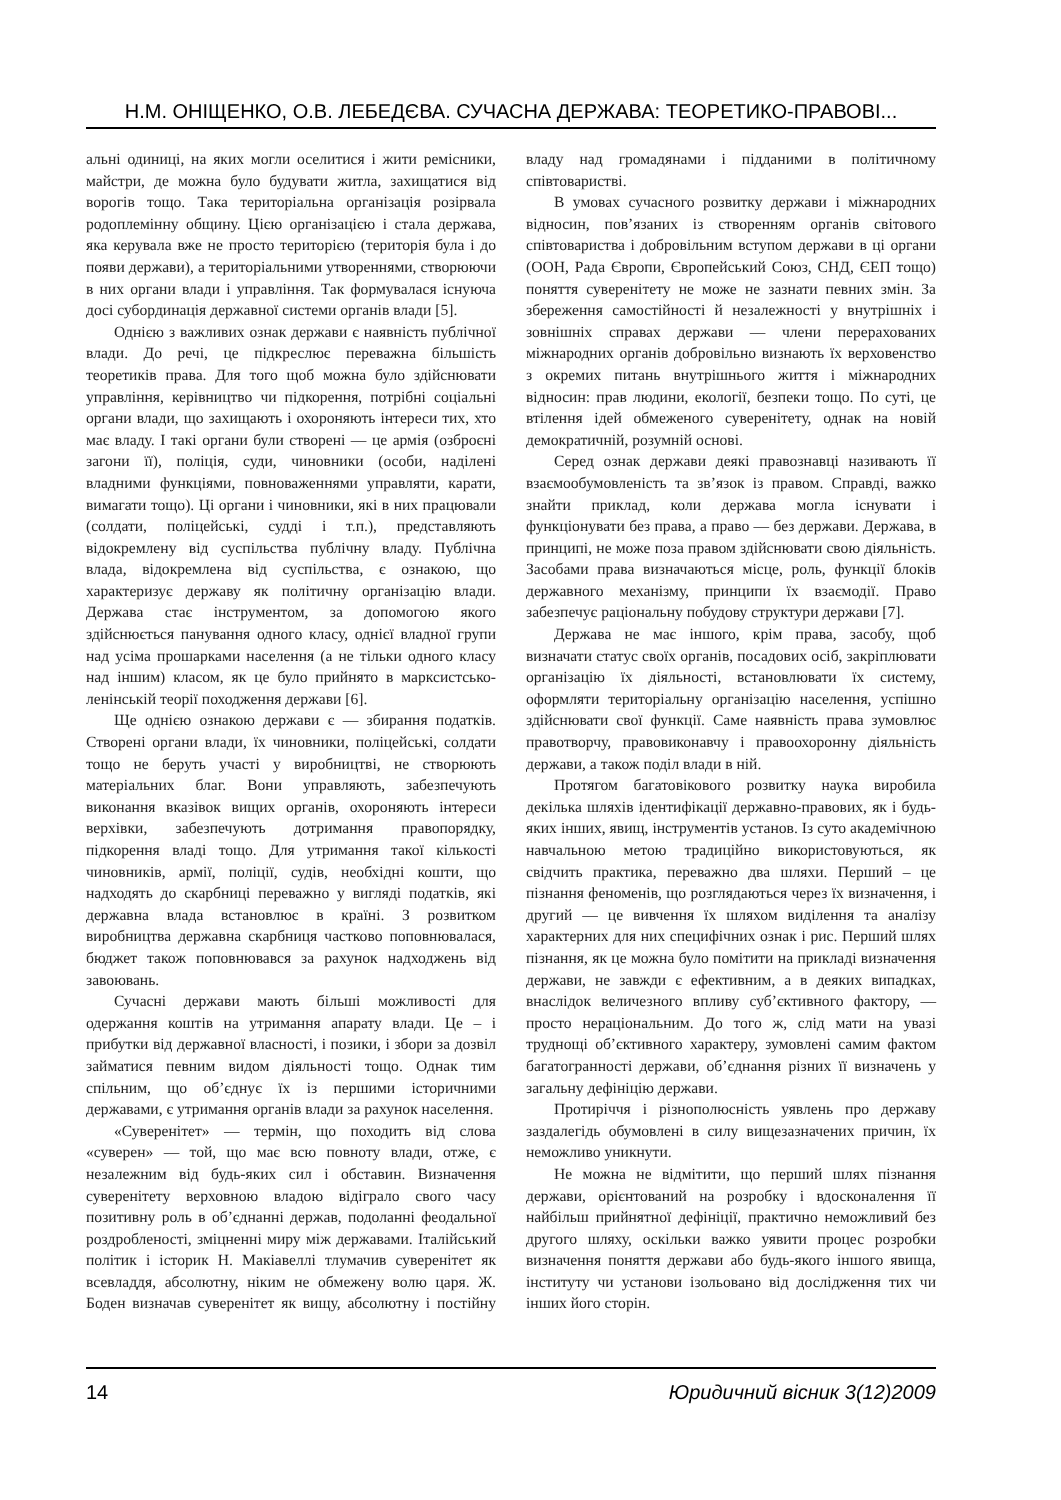Н.М. ОНІЩЕНКО, О.В. ЛЕБЕДЄВА. СУЧАСНА ДЕРЖАВА: ТЕОРЕТИКО-ПРАВОВІ...
альні одиниці, на яких могли оселитися і жити ремісники, майстри, де можна було будувати житла, захищатися від ворогів тощо. Така територіальна організація розірвала родоплемінну общину. Цією організацією і стала держава, яка керувала вже не просто територією (територія була і до появи держави), а територіальними утвореннями, створюючи в них органи влади і управління. Так формувалася існуюча досі субординація державної системи органів влади [5].
Однією з важливих ознак держави є наявність публічної влади. До речі, це підкреслює переважна більшість теоретиків права. Для того щоб можна було здійснювати управління, керівництво чи підкорення, потрібні соціальні органи влади, що захищають і охороняють інтереси тих, хто має владу. І такі органи були створені — це армія (озброєні загони її), поліція, суди, чиновники (особи, наділені владними функціями, повноваженнями управляти, карати, вимагати тощо). Ці органи і чиновники, які в них працювали (солдати, поліцейські, судді і т.п.), представляють відокремлену від суспільства публічну владу. Публічна влада, відокремлена від суспільства, є ознакою, що характеризує державу як політичну організацію влади. Держава стає інструментом, за допомогою якого здійснюється панування одного класу, однієї владної групи над усіма прошарками населення (а не тільки одного класу над іншим) класом, як це було прийнято в марксистсько-ленінській теорії походження держави [6].
Ще однією ознакою держави є — збирання податків. Створені органи влади, їх чиновники, поліцейські, солдати тощо не беруть участі у виробництві, не створюють матеріальних благ. Вони управляють, забезпечують виконання вказівок вищих органів, охороняють інтереси верхівки, забезпечують дотримання правопорядку, підкорення владі тощо. Для утримання такої кількості чиновників, армії, поліції, судів, необхідні кошти, що надходять до скарбниці переважно у вигляді податків, які державна влада встановлює в країні. З розвитком виробництва державна скарбниця частково поповнювалася, бюджет також поповнювався за рахунок надходжень від завоювань.
Сучасні держави мають більші можливості для одержання коштів на утримання апарату влади. Це – і прибутки від державної власності, і позики, і збори за дозвіл займатися певним видом діяльності тощо. Однак тим спільним, що об’єднує їх із першими історичними державами, є утримання органів влади за рахунок населення.
«Суверенітет» — термін, що походить від слова «суверен» — той, що має всю повноту влади, отже, є незалежним від будь-яких сил і обставин. Визначення суверенітету верховною владою відіграло свого часу позитивну роль в об’єднанні держав, подоланні феодальної роздробленості, зміцненні миру між державами. Італійський політик і історик Н. Макіавеллі тлумачив суверенітет як всевладдя, абсолютну, ніким не обмежену волю царя. Ж. Боден визначав суверенітет як вищу, абсолютну і постійну владу над громадянами і підданими в політичному співтоваристві.
В умовах сучасного розвитку держави і міжнародних відносин, пов’язаних із створенням органів світового співтовариства і добровільним вступом держави в ці органи (ООН, Рада Європи, Європейський Союз, СНД, ЄЕП тощо) поняття суверенітету не може не зазнати певних змін. За збереження самостійності й незалежності у внутрішніх і зовнішніх справах держави — члени перерахованих міжнародних органів добровільно визнають їх верховенство з окремих питань внутрішнього життя і міжнародних відносин: прав людини, екології, безпеки тощо. По суті, це втілення ідей обмеженого суверенітету, однак на новій демократичній, розумній основі.
Серед ознак держави деякі правознавці називають її взаємообумовленість та зв’язок із правом. Справді, важко знайти приклад, коли держава могла існувати і функціонувати без права, а право — без держави. Держава, в принципі, не може поза правом здійснювати свою діяльність. Засобами права визначаються місце, роль, функції блоків державного механізму, принципи їх взаємодії. Право забезпечує раціональну побудову структури держави [7].
Держава не має іншого, крім права, засобу, щоб визначати статус своїх органів, посадових осіб, закріплювати організацію їх діяльності, встановлювати їх систему, оформляти територіальну організацію населення, успішно здійснювати свої функції. Саме наявність права зумовлює правотворчу, правовиконавчу і правоохоронну діяльність держави, а також поділ влади в ній.
Протягом багатовікового розвитку наука виробила декілька шляхів ідентифікації державно-правових, як і будь-яких інших, явищ, інструментів установ. Із суто академічною навчальною метою традиційно використовуються, як свідчить практика, переважно два шляхи. Перший – це пізнання феноменів, що розглядаються через їх визначення, і другий — це вивчення їх шляхом виділення та аналізу характерних для них специфічних ознак і рис. Перший шлях пізнання, як це можна було помітити на прикладі визначення держави, не завжди є ефективним, а в деяких випадках, внаслідок величезного впливу суб’єктивного фактору, — просто нераціональним. До того ж, слід мати на увазі труднощі об’єктивного характеру, зумовлені самим фактом багатогранності держави, об’єднання різних її визначень у загальну дефініцію держави.
Протиріччя і різнополюсність уявлень про державу заздалегідь обумовлені в силу вищезазначених причин, їх неможливо уникнути.
Не можна не відмітити, що перший шлях пізнання держави, орієнтований на розробку і вдосконалення її найбільш прийнятної дефініції, практично неможливий без другого шляху, оскільки важко уявити процес розробки визначення поняття держави або будь-якого іншого явища, інституту чи установи ізольовано від дослідження тих чи інших його сторін.
14 Юридичний вісник 3(12)2009